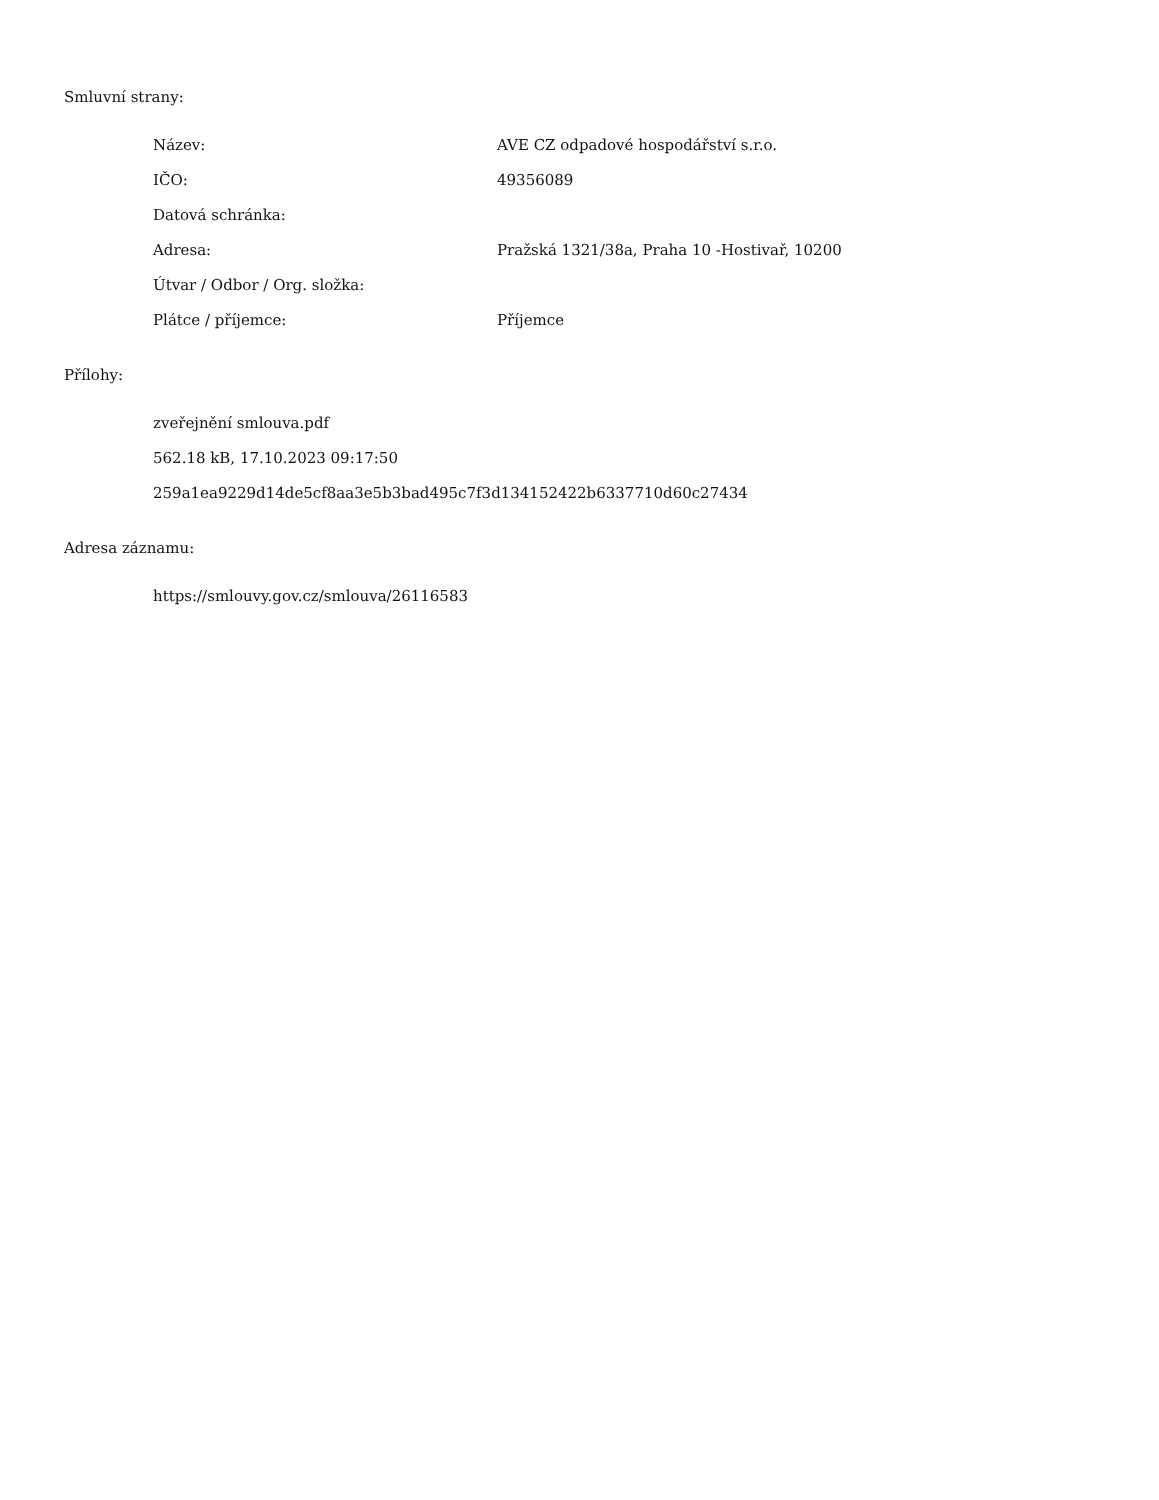Smluvní strany:
| Název: | AVE CZ odpadové hospodářství s.r.o. |
| IČO: | 49356089 |
| Datová schránka: | |
| Adresa: | Pražská 1321/38a, Praha 10 -Hostivař, 10200 |
| Útvar / Odbor / Org. složka: | |
| Plátce / příjemce: | Příjemce |
Přílohy:
zveřejnění smlouva.pdf
562.18 kB, 17.10.2023 09:17:50
259a1ea9229d14de5cf8aa3e5b3bad495c7f3d134152422b6337710d60c27434
Adresa záznamu:
https://smlouvy.gov.cz/smlouva/26116583